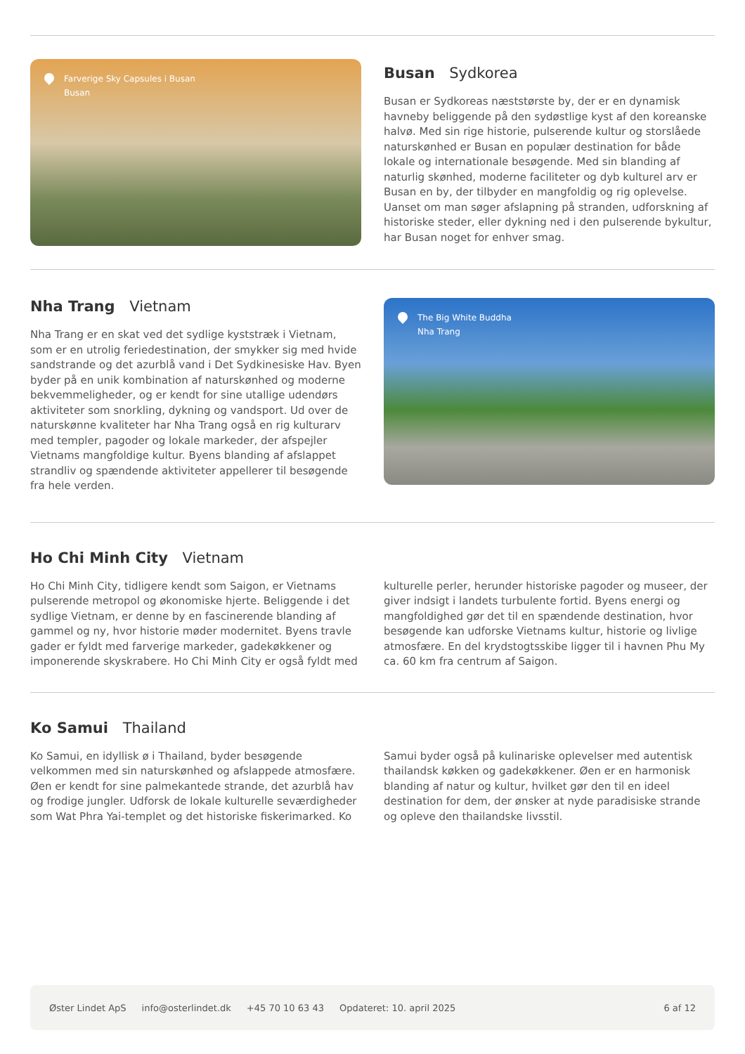Farverige Sky Capsules i Busan
Busan
Busan Sydkorea
Busan er Sydkoreas næststørste by, der er en dynamisk havneby beliggende på den sydøstlige kyst af den koreanske halvø. Med sin rige historie, pulserende kultur og storslåede naturskønhed er Busan en populær destination for både lokale og internationale besøgende. Med sin blanding af naturlig skønhed, moderne faciliteter og dyb kulturel arv er Busan en by, der tilbyder en mangfoldig og rig oplevelse. Uanset om man søger afslapning på stranden, udforskning af historiske steder, eller dykning ned i den pulserende bykultur, har Busan noget for enhver smag.
Nha Trang Vietnam
Nha Trang er en skat ved det sydlige kyststræk i Vietnam, som er en utrolig feriedestination, der smykker sig med hvide sandstrande og det azurblå vand i Det Sydkinesiske Hav. Byen byder på en unik kombination af naturskønhed og moderne bekvemmeligheder, og er kendt for sine utallige udendørs aktiviteter som snorkling, dykning og vandsport. Ud over de naturskønne kvaliteter har Nha Trang også en rig kulturarv med templer, pagoder og lokale markeder, der afspejler Vietnams mangfoldige kultur. Byens blanding af afslappet strandliv og spændende aktiviteter appellerer til besøgende fra hele verden.
The Big White Buddha
Nha Trang
Ho Chi Minh City Vietnam
Ho Chi Minh City, tidligere kendt som Saigon, er Vietnams pulserende metropol og økonomiske hjerte. Beliggende i det sydlige Vietnam, er denne by en fascinerende blanding af gammel og ny, hvor historie møder modernitet. Byens travle gader er fyldt med farverige markeder, gadekøkkener og imponerende skyskrabere. Ho Chi Minh City er også fyldt med kulturelle perler, herunder historiske pagoder og museer, der giver indsigt i landets turbulente fortid. Byens energi og mangfoldighed gør det til en spændende destination, hvor besøgende kan udforske Vietnams kultur, historie og livlige atmosfære. En del krydstogtsskibe ligger til i havnen Phu My ca. 60 km fra centrum af Saigon.
Ko Samui Thailand
Ko Samui, en idyllisk ø i Thailand, byder besøgende velkommen med sin naturskønhed og afslappede atmosfære. Øen er kendt for sine palmekantede strande, det azurblå hav og frodige jungler. Udforsk de lokale kulturelle seværdigheder som Wat Phra Yai-templet og det historiske fiskerimarked. Ko Samui byder også på kulinariske oplevelser med autentisk thailandsk køkken og gadekøkkener. Øen er en harmonisk blanding af natur og kultur, hvilket gør den til en ideel destination for dem, der ønsker at nyde paradisiske strande og opleve den thailandske livsstil.
Øster Lindet ApS info@osterlindet.dk +45 70 10 63 43 Opdateret: 10. april 2025 6 af 12